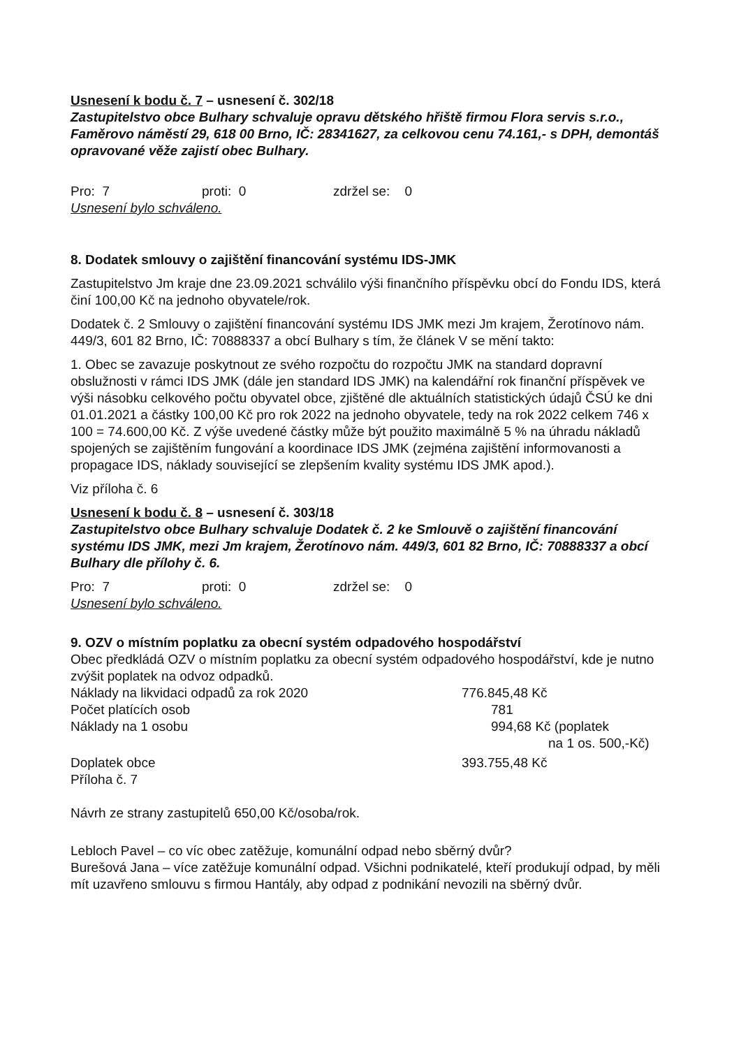Usnesení k bodu č. 7 – usnesení č. 302/18
Zastupitelstvo obce Bulhary schvaluje opravu dětského hřiště firmou Flora servis s.r.o., Faměrovo náměstí 29, 618 00 Brno, IČ: 28341627, za celkovou cenu 74.161,- s DPH, demontáš opravované věže zajistí obec Bulhary.
Pro: 7 proti: 0 zdržel se: 0
Usnesení bylo schváleno.
8. Dodatek smlouvy o zajištění financování systému IDS-JMK
Zastupitelstvo Jm kraje dne 23.09.2021 schválilo výši finančního příspěvku obcí do Fondu IDS, která činí 100,00 Kč na jednoho obyvatele/rok.
Dodatek č. 2 Smlouvy o zajištění financování systému IDS JMK mezi Jm krajem, Žerotínovo nám. 449/3, 601 82 Brno, IČ: 70888337 a obcí Bulhary s tím, že článek V se mění takto:
1. Obec se zavazuje poskytnout ze svého rozpočtu do rozpočtu JMK na standard dopravní obslužnosti v rámci IDS JMK (dále jen standard IDS JMK) na kalendářní rok finanční příspěvek ve výši násobku celkového počtu obyvatel obce, zjištěné dle aktuálních statistických údajů ČSÚ ke dni 01.01.2021 a částky 100,00 Kč pro rok 2022 na jednoho obyvatele, tedy na rok 2022 celkem 746 x 100 = 74.600,00 Kč. Z výše uvedené částky může být použito maximálně 5 % na úhradu nákladů spojených se zajištěním fungování a koordinace IDS JMK (zejména zajištění informovanosti a propagace IDS, náklady související se zlepšením kvality systému IDS JMK apod.).
Viz příloha č. 6
Usnesení k bodu č. 8 – usnesení č. 303/18
Zastupitelstvo obce Bulhary schvaluje Dodatek č. 2 ke Smlouvě o zajištění financování systému IDS JMK, mezi Jm krajem, Žerotínovo nám. 449/3, 601 82 Brno, IČ: 70888337 a obcí Bulhary dle přílohy č. 6.
Pro: 7 proti: 0 zdržel se: 0
Usnesení bylo schváleno.
9. OZV o místním poplatku za obecní systém odpadového hospodářství
Obec předkládá OZV o místním poplatku za obecní systém odpadového hospodářství, kde je nutno zvýšit poplatek na odvoz odpadků.
Náklady na likvidaci odpadů za rok 2020 776.845,48 Kč
Počet platících osob 781
Náklady na 1 osobu 994,68 Kč (poplatek
na 1 os. 500,-Kč)
Doplatek obce 393.755,48 Kč
Příloha č. 7
Návrh ze strany zastupitelů 650,00 Kč/osoba/rok.
Lebloch Pavel – co víc obec zatěžuje, komunální odpad nebo sběrný dvůr?
Burešová Jana – více zatěžuje komunální odpad. Všichni podnikatelé, kteří produkují odpad, by měli mít uzavřeno smlouvu s firmou Hantály, aby odpad z podnikání nevozili na sběrný dvůr.